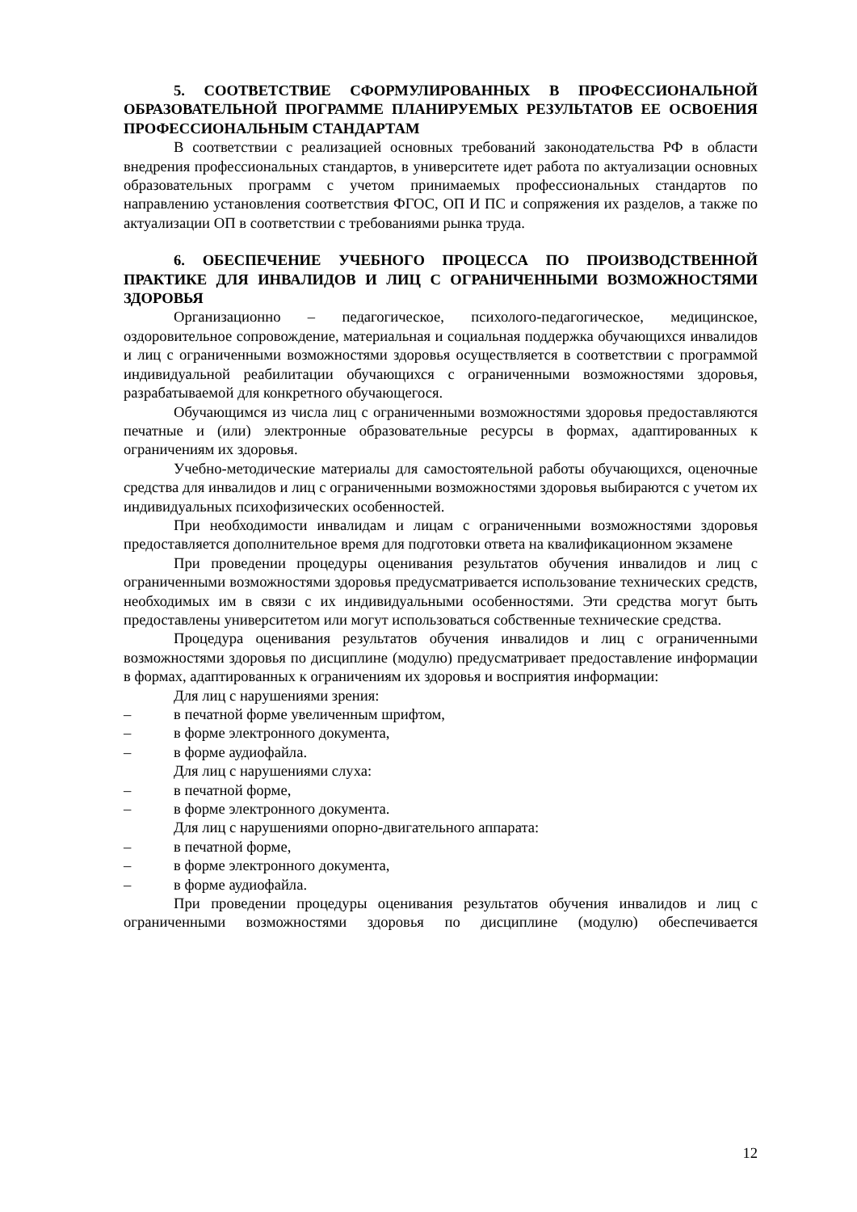5. СООТВЕТСТВИЕ СФОРМУЛИРОВАННЫХ В ПРОФЕССИОНАЛЬНОЙ ОБРАЗОВАТЕЛЬНОЙ ПРОГРАММЕ ПЛАНИРУЕМЫХ РЕЗУЛЬТАТОВ ЕЕ ОСВОЕНИЯ ПРОФЕССИОНАЛЬНЫМ СТАНДАРТАМ
В соответствии с реализацией основных требований законодательства РФ в области внедрения профессиональных стандартов, в университете идет работа по актуализации основных образовательных программ с учетом принимаемых профессиональных стандартов по направлению установления соответствия ФГОС, ОП И ПС и сопряжения их разделов, а также по актуализации ОП в соответствии с требованиями рынка труда.
6. ОБЕСПЕЧЕНИЕ УЧЕБНОГО ПРОЦЕССА ПО ПРОИЗВОДСТВЕННОЙ ПРАКТИКЕ ДЛЯ ИНВАЛИДОВ И ЛИЦ С ОГРАНИЧЕННЫМИ ВОЗМОЖНОСТЯМИ ЗДОРОВЬЯ
Организационно – педагогическое, психолого-педагогическое, медицинское, оздоровительное сопровождение, материальная и социальная поддержка обучающихся инвалидов и лиц с ограниченными возможностями здоровья осуществляется в соответствии с программой индивидуальной реабилитации обучающихся с ограниченными возможностями здоровья, разрабатываемой для конкретного обучающегося.
Обучающимся из числа лиц с ограниченными возможностями здоровья предоставляются печатные и (или) электронные образовательные ресурсы в формах, адаптированных к ограничениям их здоровья.
Учебно-методические материалы для самостоятельной работы обучающихся, оценочные средства для инвалидов и лиц с ограниченными возможностями здоровья выбираются с учетом их индивидуальных психофизических особенностей.
При необходимости инвалидам и лицам с ограниченными возможностями здоровья предоставляется дополнительное время для подготовки ответа на квалификационном экзамене
При проведении процедуры оценивания результатов обучения инвалидов и лиц с ограниченными возможностями здоровья предусматривается использование технических средств, необходимых им в связи с их индивидуальными особенностями. Эти средства могут быть предоставлены университетом или могут использоваться собственные технические средства.
Процедура оценивания результатов обучения инвалидов и лиц с ограниченными возможностями здоровья по дисциплине (модулю) предусматривает предоставление информации в формах, адаптированных к ограничениям их здоровья и восприятия информации:
Для лиц с нарушениями зрения:
– в печатной форме увеличенным шрифтом,
– в форме электронного документа,
– в форме аудиофайла.
Для лиц с нарушениями слуха:
– в печатной форме,
– в форме электронного документа.
Для лиц с нарушениями опорно-двигательного аппарата:
– в печатной форме,
– в форме электронного документа,
– в форме аудиофайла.
При проведении процедуры оценивания результатов обучения инвалидов и лиц с ограниченными возможностями здоровья по дисциплине (модулю) обеспечивается
12